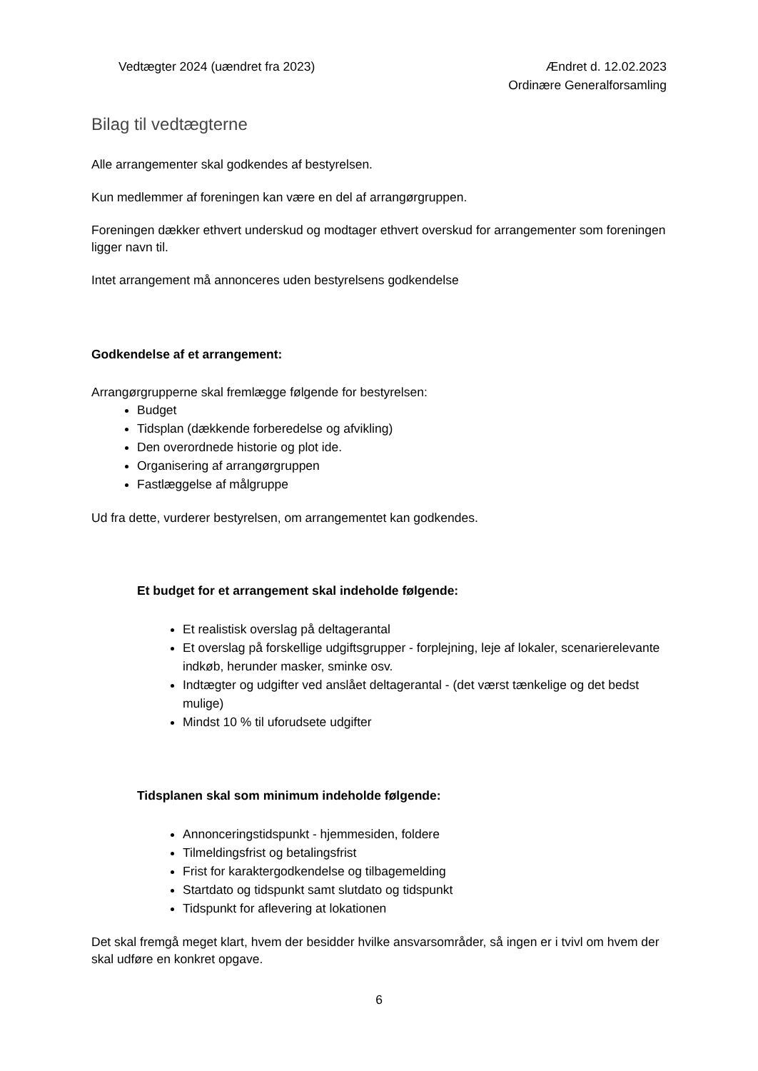Vedtægter 2024 (uændret fra 2023)
Ændret d. 12.02.2023
Ordinære Generalforsamling
Bilag til vedtægterne
Alle arrangementer skal godkendes af bestyrelsen.
Kun medlemmer af foreningen kan være en del af arrangørgruppen.
Foreningen dækker ethvert underskud og modtager ethvert overskud for arrangementer som foreningen ligger navn til.
Intet arrangement må annonceres uden bestyrelsens godkendelse
Godkendelse af et arrangement:
Arrangørgrupperne skal fremlægge følgende for bestyrelsen:
Budget
Tidsplan (dækkende forberedelse og afvikling)
Den overordnede historie og plot ide.
Organisering af arrangørgruppen
Fastlæggelse af målgruppe
Ud fra dette, vurderer bestyrelsen, om arrangementet kan godkendes.
Et budget for et arrangement skal indeholde følgende:
Et realistisk overslag på deltagerantal
Et overslag på forskellige udgiftsgrupper - forplejning, leje af lokaler, scenarierelevante indkøb, herunder masker, sminke osv.
Indtægter og udgifter ved anslået deltagerantal - (det værst tænkelige og det bedst mulige)
Mindst 10 % til uforudsete udgifter
Tidsplanen skal som minimum indeholde følgende:
Annonceringstidspunkt - hjemmesiden, foldere
Tilmeldingsfrist og betalingsfrist
Frist for karaktergodkendelse og tilbagemelding
Startdato og tidspunkt samt slutdato og tidspunkt
Tidspunkt for aflevering at lokationen
Det skal fremgå meget klart, hvem der besidder hvilke ansvarsområder, så ingen er i tvivl om hvem der skal udføre en konkret opgave.
6